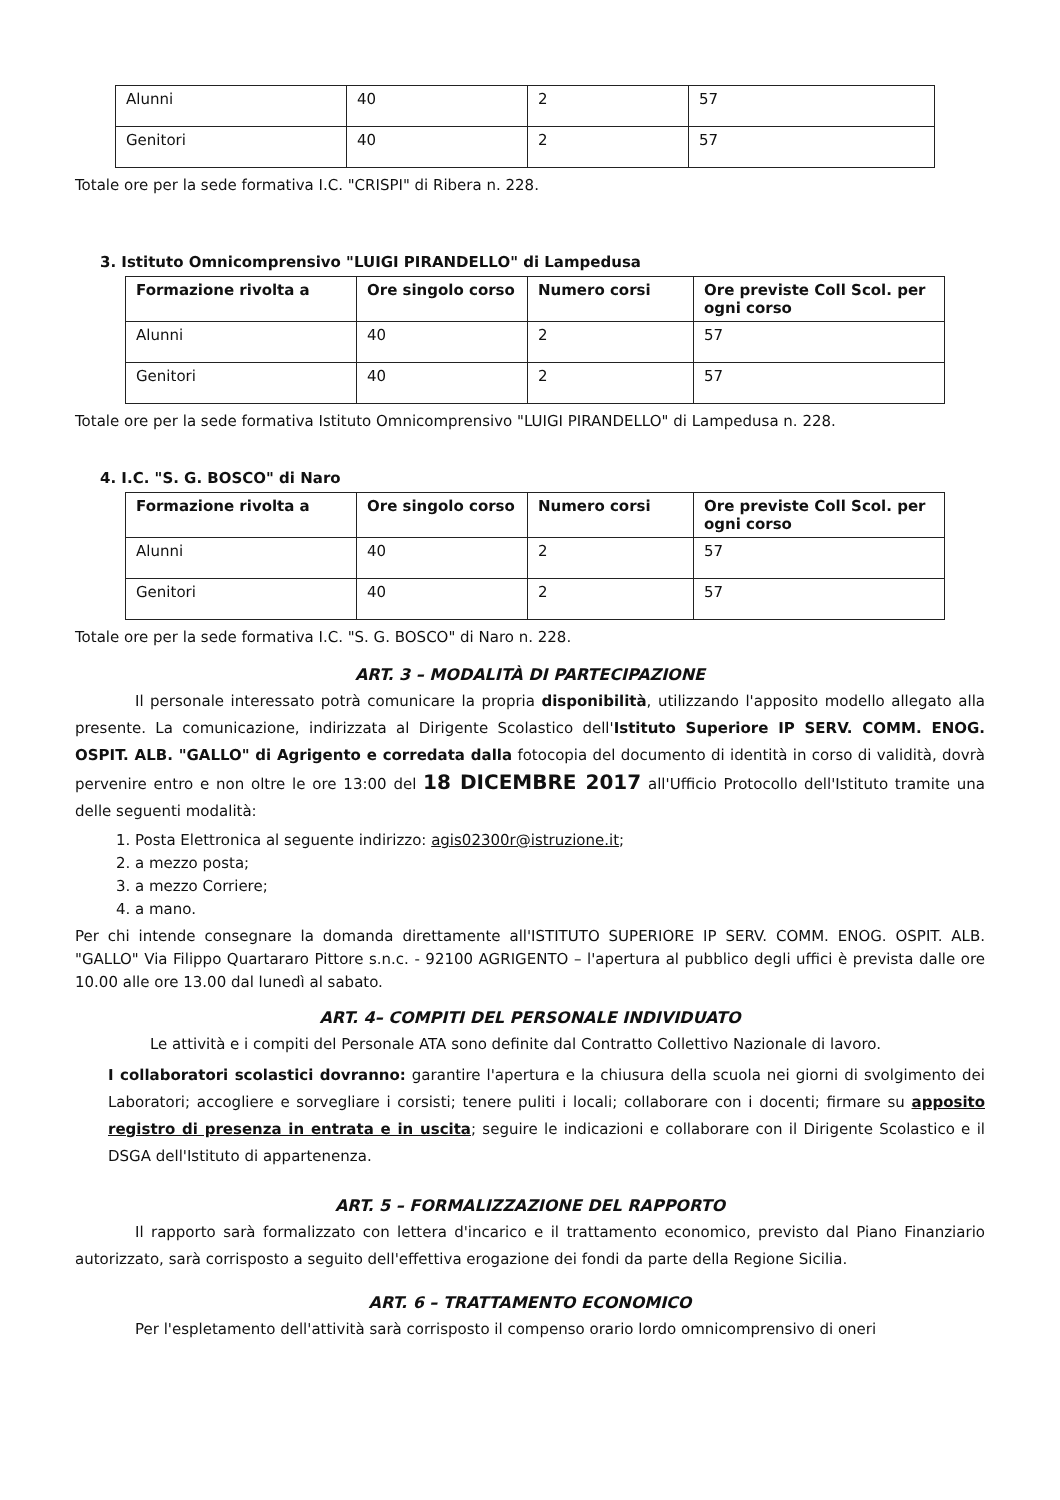| Alunni | 40 | 2 | 57 |
| Genitori | 40 | 2 | 57 |
Totale ore per la sede formativa I.C. "CRISPI" di Ribera n. 228.
3. Istituto Omnicomprensivo "LUIGI PIRANDELLO" di Lampedusa
| Formazione rivolta a | Ore singolo corso | Numero corsi | Ore previste Coll Scol. per ogni corso |
| --- | --- | --- | --- |
| Alunni | 40 | 2 | 57 |
| Genitori | 40 | 2 | 57 |
Totale ore per la sede formativa Istituto Omnicomprensivo "LUIGI PIRANDELLO" di Lampedusa n. 228.
4. I.C. "S. G. BOSCO" di Naro
| Formazione rivolta a | Ore singolo corso | Numero corsi | Ore previste Coll Scol. per ogni corso |
| --- | --- | --- | --- |
| Alunni | 40 | 2 | 57 |
| Genitori | 40 | 2 | 57 |
Totale ore per la sede formativa I.C. "S. G. BOSCO" di Naro n. 228.
ART. 3 – MODALITÀ DI PARTECIPAZIONE
Il personale interessato potrà comunicare la propria disponibilità, utilizzando l'apposito modello allegato alla presente. La comunicazione, indirizzata al Dirigente Scolastico dell'Istituto Superiore IP SERV. COMM. ENOG. OSPIT. ALB. "GALLO" di Agrigento e corredata dalla fotocopia del documento di identità in corso di validità, dovrà pervenire entro e non oltre le ore 13:00 del 18 DICEMBRE 2017 all'Ufficio Protocollo dell'Istituto tramite una delle seguenti modalità:
1. Posta Elettronica al seguente indirizzo: agis02300r@istruzione.it;
2. a mezzo posta;
3. a mezzo Corriere;
4. a mano.
Per chi intende consegnare la domanda direttamente all'ISTITUTO SUPERIORE IP SERV. COMM. ENOG. OSPIT. ALB. "GALLO" Via Filippo Quartararo Pittore s.n.c. - 92100 AGRIGENTO – l'apertura al pubblico degli uffici è prevista dalle ore 10.00 alle ore 13.00 dal lunedì al sabato.
ART. 4– COMPITI DEL PERSONALE INDIVIDUATO
Le attività e i compiti del Personale ATA sono definite dal Contratto Collettivo Nazionale di lavoro.
I collaboratori scolastici dovranno: garantire l'apertura e la chiusura della scuola nei giorni di svolgimento dei Laboratori; accogliere e sorvegliare i corsisti; tenere puliti i locali; collaborare con i docenti; firmare su apposito registro di presenza in entrata e in uscita; seguire le indicazioni e collaborare con il Dirigente Scolastico e il DSGA dell'Istituto di appartenenza.
ART. 5 – FORMALIZZAZIONE DEL RAPPORTO
Il rapporto sarà formalizzato con lettera d'incarico e il trattamento economico, previsto dal Piano Finanziario autorizzato, sarà corrisposto a seguito dell'effettiva erogazione dei fondi da parte della Regione Sicilia.
ART. 6 – TRATTAMENTO ECONOMICO
Per l'espletamento dell'attività sarà corrisposto il compenso orario lordo omnicomprensivo di oneri